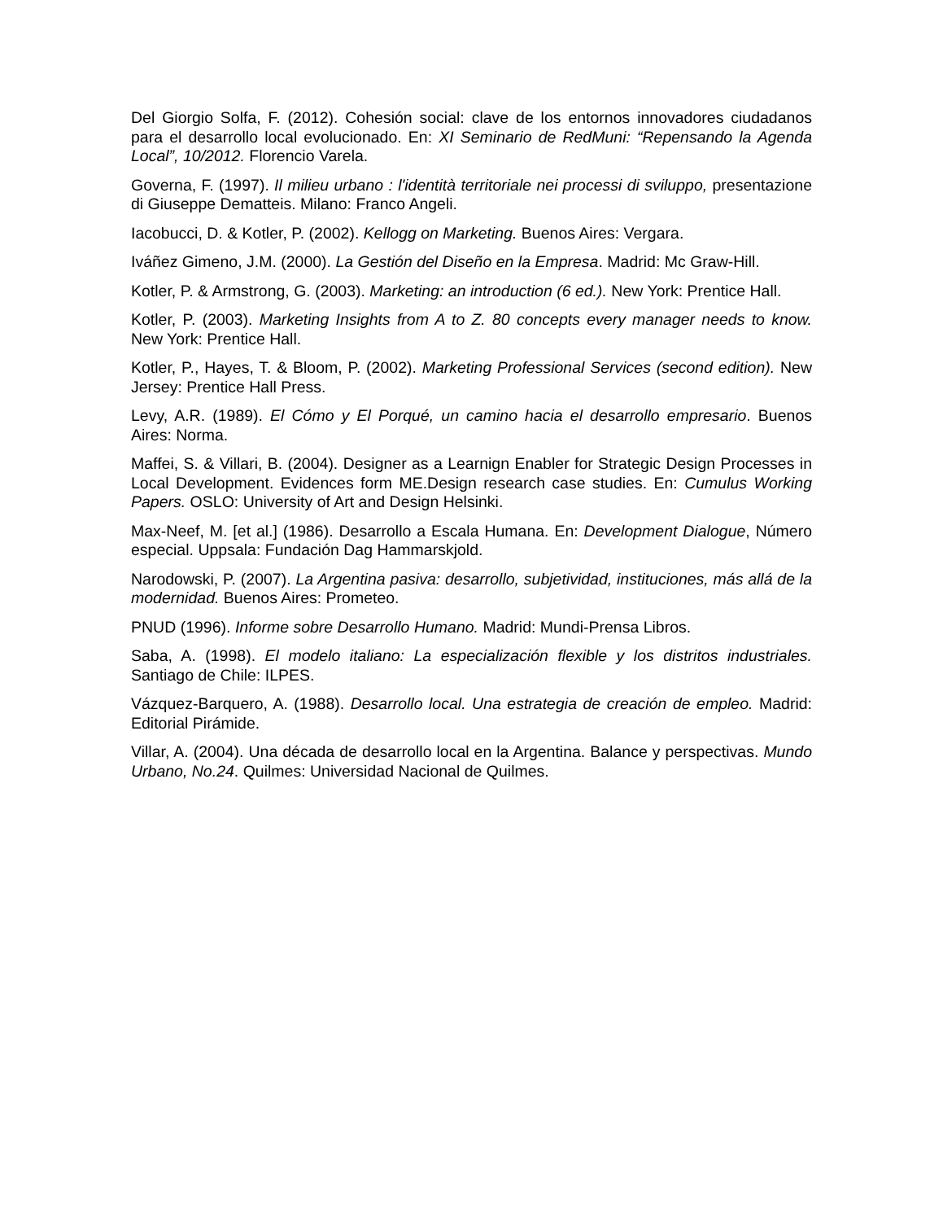Del Giorgio Solfa, F. (2012). Cohesión social: clave de los entornos innovadores ciudadanos para el desarrollo local evolucionado. En: XI Seminario de RedMuni: “Repensando la Agenda Local”, 10/2012. Florencio Varela.
Governa, F. (1997). Il milieu urbano : l'identità territoriale nei processi di sviluppo, presentazione di Giuseppe Dematteis. Milano: Franco Angeli.
Iacobucci, D. & Kotler, P. (2002). Kellogg on Marketing. Buenos Aires: Vergara.
Iváñez Gimeno, J.M. (2000). La Gestión del Diseño en la Empresa. Madrid: Mc Graw-Hill.
Kotler, P. & Armstrong, G. (2003). Marketing: an introduction (6 ed.). New York: Prentice Hall.
Kotler, P. (2003). Marketing Insights from A to Z. 80 concepts every manager needs to know. New York: Prentice Hall.
Kotler, P., Hayes, T. & Bloom, P. (2002). Marketing Professional Services (second edition). New Jersey: Prentice Hall Press.
Levy, A.R. (1989). El Cómo y El Porqué, un camino hacia el desarrollo empresario. Buenos Aires: Norma.
Maffei, S. & Villari, B. (2004). Designer as a Learnign Enabler for Strategic Design Processes in Local Development. Evidences form ME.Design research case studies. En: Cumulus Working Papers. OSLO: University of Art and Design Helsinki.
Max-Neef, M. [et al.] (1986). Desarrollo a Escala Humana. En: Development Dialogue, Número especial. Uppsala: Fundación Dag Hammarskjold.
Narodowski, P. (2007). La Argentina pasiva: desarrollo, subjetividad, instituciones, más allá de la modernidad. Buenos Aires: Prometeo.
PNUD (1996). Informe sobre Desarrollo Humano. Madrid: Mundi-Prensa Libros.
Saba, A. (1998). El modelo italiano: La especialización flexible y los distritos industriales. Santiago de Chile: ILPES.
Vázquez-Barquero, A. (1988). Desarrollo local. Una estrategia de creación de empleo. Madrid: Editorial Pirámide.
Villar, A. (2004). Una década de desarrollo local en la Argentina. Balance y perspectivas. Mundo Urbano, No.24. Quilmes: Universidad Nacional de Quilmes.